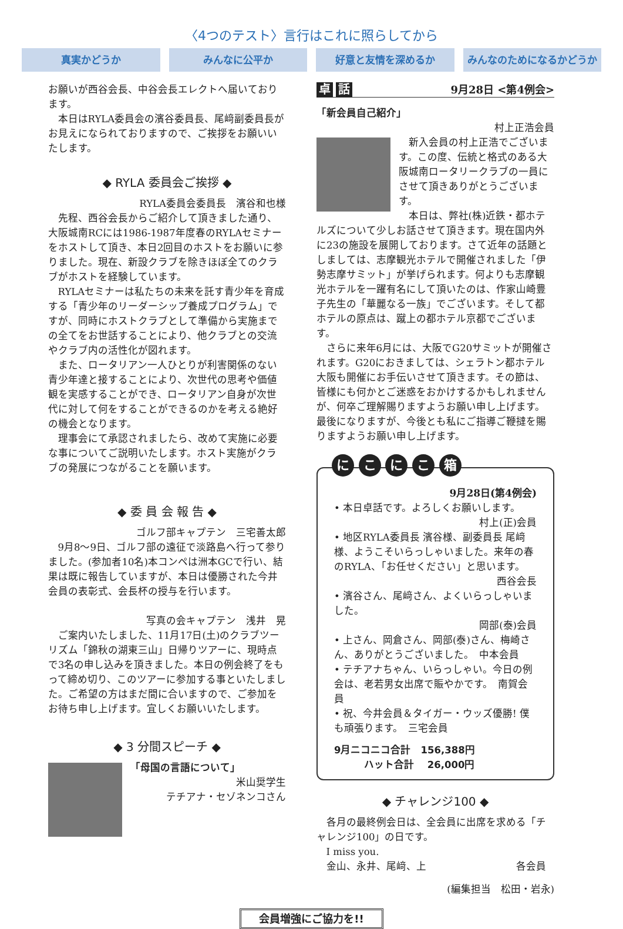〈4つのテスト〉言行はこれに照らしてから
真実かどうか みんなに公平か 好意と友情を深めるか みんなのためになるかどうか
お願いが西谷会長、中谷会長エレクトへ届いております。
本日はRYLA委員会の濱谷委員長、尾﨑副委員長がお見えになられておりますので、ご挨拶をお願いいたします。
◆ RYLA 委員会ご挨拶 ◆
RYLA委員会委員長　濱谷和也様
先程、西谷会長からご紹介して頂きました通り、大阪城南RCには1986-1987年度春のRYLAセミナーをホストして頂き、本日2回目のホストをお願いに参りました。現在、新設クラブを除きほぼ全てのクラブがホストを経験しています。
RYLAセミナーは私たちの未来を託す青少年を育成する「青少年のリーダーシップ養成プログラム」ですが、同時にホストクラブとして準備から実施までの全てをお世話することにより、他クラブとの交流やクラブ内の活性化が図れます。
また、ロータリアン一人ひとりが利害関係のない青少年達と接することにより、次世代の思考や価値観を実感することができ、ロータリアン自身が次世代に対して何をすることができるのかを考える絶好の機会となります。
理事会にて承認されましたら、改めて実施に必要な事についてご説明いたします。ホスト実施がクラブの発展につながることを願います。
◆ 委 員 会 報 告 ◆
ゴルフ部キャプテン　三宅善太郎
9月8〜9日、ゴルフ部の遠征で淡路島へ行って参りました。(参加者10名)本コンペは洲本GCで行い、結果は既に報告していますが、本日は優勝された今井会員の表彰式、会長杯の授与を行います。
写真の会キャプテン　浅井　晃
ご案内いたしました、11月17日(土)のクラブツーリズム「錦秋の湖東三山」日帰りツアーに、現時点で3名の申し込みを頂きました。本日の例会終了をもって締め切り、このツアーに参加する事といたしました。ご希望の方はまだ間に合いますので、ご参加をお待ち申し上げます。宜しくお願いいたします。
◆ 3 分間スピーチ ◆
「母国の言語について」
米山奨学生
テチアナ・セゾネンコさん
卓 話 9月28日 <第4例会>
「新会員自己紹介」
村上正浩会員
新入会員の村上正浩でございます。この度、伝統と格式のある大阪城南ロータリークラブの一員にさせて頂きありがとうございます。
本日は、弊社(株)近鉄・都ホテルズについて少しお話させて頂きます。現在国内外に23の施設を展開しております。さて近年の話題としましては、志摩観光ホテルで開催されました「伊勢志摩サミット」が挙げられます。何よりも志摩観光ホテルを一躍有名にして頂いたのは、作家山崎豊子先生の「華麗なる一族」でございます。そして都ホテルの原点は、蹴上の都ホテル京都でございます。
さらに来年6月には、大阪でG20サミットが開催されます。G20におきましては、シェラトン都ホテル大阪も開催にお手伝いさせて頂きます。その節は、皆様にも何かとご迷惑をおかけするかもしれませんが、何卒ご理解賜りますようお願い申し上げます。最後になりますが、今後とも私にご指導ご鞭撻を賜りますようお願い申し上げます。
に こ に こ 箱
9月28日(第4例会)
• 本日卓話です。よろしくお願いします。
村上(正)会員
• 地区RYLA委員長 濱谷様、副委員長 尾﨑様、ようこそいらっしゃいました。来年の春のRYLA、「お任せください」と思います。
西谷会長
• 濱谷さん、尾﨑さん、よくいらっしゃいました。
岡部(泰)会員
• 上さん、岡倉さん、岡部(泰)さん、梅崎さん、ありがとうございました。　中本会員
• テチアナちゃん、いらっしゃい。今日の例会は、老若男女出席で賑やかです。　南賀会員
• 祝、今井会員＆タイガー・ウッズ優勝! 僕も頑張ります。　三宅会員
9月ニコニコ合計　156,388円
　　　ハット合計　 26,000円
◆ チャレンジ100 ◆
各月の最終例会日は、全会員に出席を求める「チャレンジ100」の日です。
I miss you.
金山、永井、尾﨑、上　　　　　　　　　各会員
(編集担当　松田・岩永)
会員増強にご協力を!!